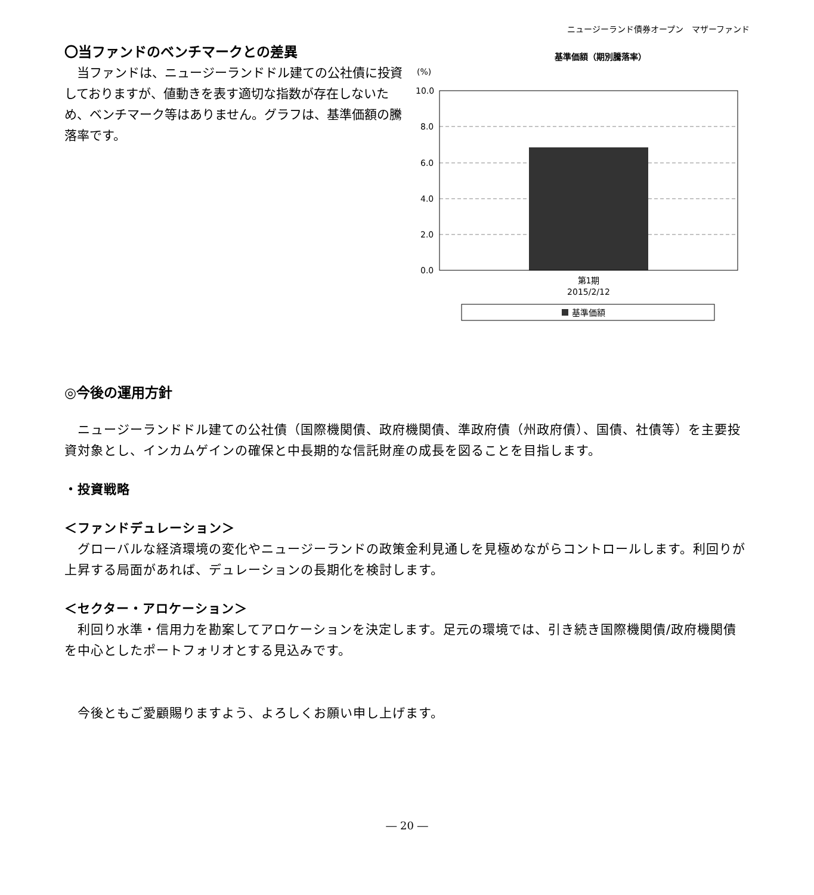ニュージーランド債券オープン　マザーファンド
〇当ファンドのベンチマークとの差異
　当ファンドは、ニュージーランドドル建ての公社債に投資しておりますが、値動きを表す適切な指数が存在しないため、ベンチマーク等はありません。グラフは、基準価額の騰落率です。
基準価額（期別騰落率）
(%)
10.0
8.0
6.0
4.0
2.0
0.0
第1期
2015/2/12
基準価額
◎今後の運用方針
　ニュージーランドドル建ての公社債（国際機関債、政府機関債、準政府債（州政府債）、国債、社債等）を主要投資対象とし、インカムゲインの確保と中長期的な信託財産の成長を図ることを目指します。
・投資戦略
＜ファンドデュレーション＞
　グローバルな経済環境の変化やニュージーランドの政策金利見通しを見極めながらコントロールします。利回りが上昇する局面があれば、デュレーションの長期化を検討します。
＜セクター・アロケーション＞
　利回り水準・信用力を勘案してアロケーションを決定します。足元の環境では、引き続き国際機関債/政府機関債を中心としたポートフォリオとする見込みです。
　今後ともご愛顧賜りますよう、よろしくお願い申し上げます。
― 20 ―